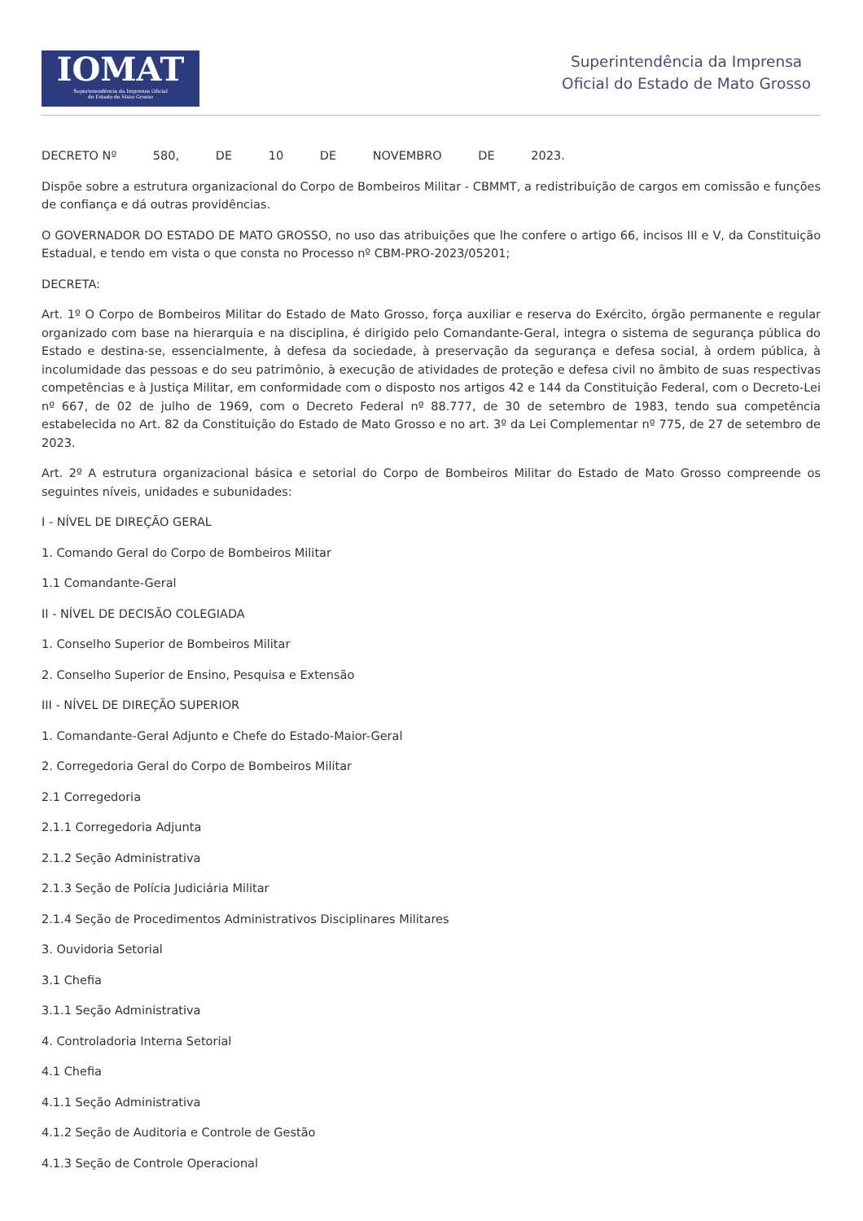IOMAT
Superintendência da Imprensa Oficial
do Estado de Mato Grosso
Superintendência da Imprensa
Oficial do Estado de Mato Grosso
DECRETO Nº 580, DE 10 DE NOVEMBRO DE 2023.
Dispõe sobre a estrutura organizacional do Corpo de Bombeiros Militar - CBMMT, a redistribuição de cargos em comissão e funções de confiança e dá outras providências.
O GOVERNADOR DO ESTADO DE MATO GROSSO, no uso das atribuições que lhe confere o artigo 66, incisos III e V, da Constituição Estadual, e tendo em vista o que consta no Processo nº CBM-PRO-2023/05201;
DECRETA:
Art. 1º O Corpo de Bombeiros Militar do Estado de Mato Grosso, força auxiliar e reserva do Exército, órgão permanente e regular organizado com base na hierarquia e na disciplina, é dirigido pelo Comandante-Geral, integra o sistema de segurança pública do Estado e destina-se, essencialmente, à defesa da sociedade, à preservação da segurança e defesa social, à ordem pública, à incolumidade das pessoas e do seu patrimônio, à execução de atividades de proteção e defesa civil no âmbito de suas respectivas competências e à Justiça Militar, em conformidade com o disposto nos artigos 42 e 144 da Constituição Federal, com o Decreto-Lei nº 667, de 02 de julho de 1969, com o Decreto Federal nº 88.777, de 30 de setembro de 1983, tendo sua competência estabelecida no Art. 82 da Constituição do Estado de Mato Grosso e no art. 3º da Lei Complementar nº 775, de 27 de setembro de 2023.
Art. 2º A estrutura organizacional básica e setorial do Corpo de Bombeiros Militar do Estado de Mato Grosso compreende os seguintes níveis, unidades e subunidades:
I - NÍVEL DE DIREÇÃO GERAL
1. Comando Geral do Corpo de Bombeiros Militar
1.1 Comandante-Geral
II - NÍVEL DE DECISÃO COLEGIADA
1. Conselho Superior de Bombeiros Militar
2. Conselho Superior de Ensino, Pesquisa e Extensão
III - NÍVEL DE DIREÇÃO SUPERIOR
1. Comandante-Geral Adjunto e Chefe do Estado-Maior-Geral
2. Corregedoria Geral do Corpo de Bombeiros Militar
2.1 Corregedoria
2.1.1 Corregedoria Adjunta
2.1.2 Seção Administrativa
2.1.3 Seção de Polícia Judiciária Militar
2.1.4 Seção de Procedimentos Administrativos Disciplinares Militares
3. Ouvidoria Setorial
3.1 Chefia
3.1.1 Seção Administrativa
4. Controladoria Interna Setorial
4.1 Chefia
4.1.1 Seção Administrativa
4.1.2 Seção de Auditoria e Controle de Gestão
4.1.3 Seção de Controle Operacional